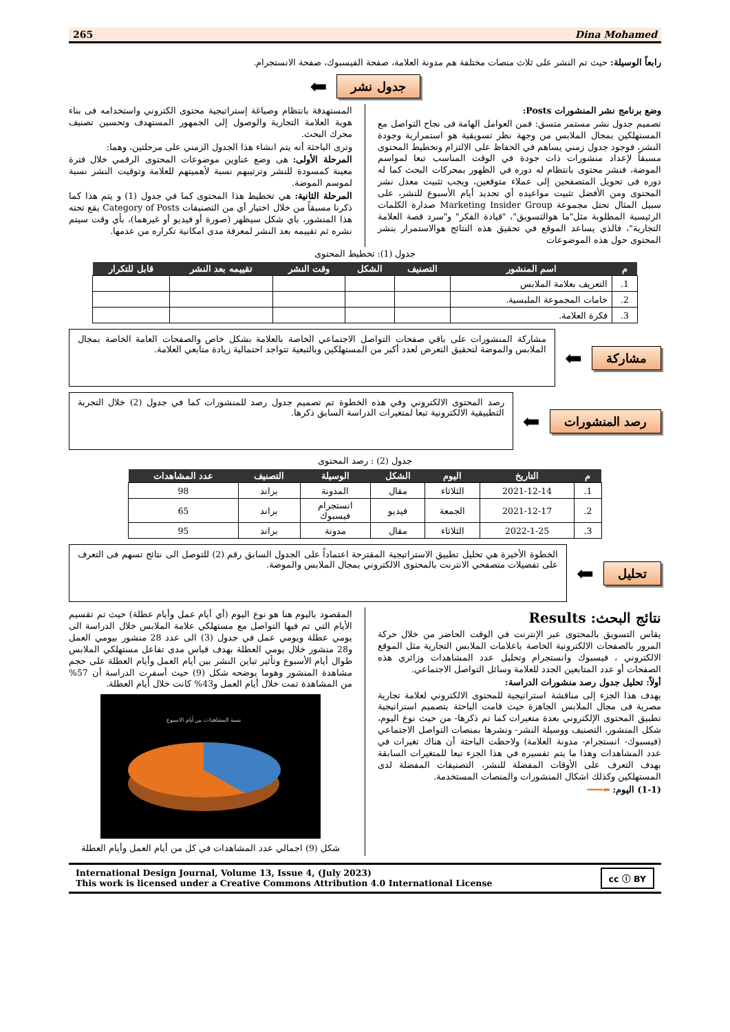265 Dina Mohamed
رابعاً الوسيلة: حيث تم النشر على ثلاث منصات مختلفة هم مدونة العلامة، صفحة الفيسبوك، صفحة الانستجرام.
جدول نشر ⬅
وضع برنامج نشر المنشورات Posts:
تصميم جدول نشر مستمر متسق: فمن العوامل الهامة فى نجاح التواصل مع المستهلكين بمجال الملابس من وجهة نظر تسويقية هو استمرارية وجودة النشر، فوجود جدول زمني يساهم في الحفاظ على الالتزام وتخطيط المحتوى مسبقاً لإعداد منشورات ذات جودة في الوقت المناسب تبعا لمواسم الموضة، فنشر محتوى بانتظام له دوره في الظهور بمحركات البحث كما له دوره فى تحويل المتصفحين إلى عملاء متوقعين، ويجب تثبيت معدل نشر المحتوى ومن الأفضل تثبيت مواعيده أي تحديد أيام الأسبوع للنشر، على سبيل المثال تحتل مجموعة Marketing Insider Group صدارة الكلمات الرئيسية المطلوبة مثل"ما هوالتسويق"، "قيادة الفكر" و"سرد قصة العلامة التجارية"، فالذي يساعد الموقع في تحقيق هذه النتائج هوالاستمرار بنشر المحتوى حول هذه الموضوعات
المستهدفة بانتظام وصياغة إستراتيجية محتوى الكتروني واستخدامه فى بناء هوية العلامة التجارية والوصول إلى الجمهور المستهدف وتحسين تصنيف محرك البحث.
وترى الباحثة أنه يتم انشاء هذا الجدول الزمني على مرحلتين، وهما:
المرحلة الأولى: هى وضع عناوين موضوعات المحتوى الرقمي خلال فترة معينة كمسودة للنشر وترتيبهم نسبة لأهميتهم للعلامة وتوقيت النشر نسبة لموسم الموضة.
المرحلة الثانية: هي تخطيط هذا المحتوى كما في جدول (1) و يتم هذا كما ذكرنا مسبقاً من خلال اختيار أي من التصنيفات Category of Posts يقع تحته هذا المنشور، باي شكل سيظهر (صورة أو فيديو أو غيرهما)، بأي وقت سيتم نشره ثم تقييمه بعد النشر لمعرفة مدى امكانية تكراره من عدمها.
جدول (1): تخطيط المحتوى
| م | اسم المنشور | التصنيف | الشكل | وقت النشر | تقييمه بعد النشر | قابل للتكرار |
| --- | --- | --- | --- | --- | --- | --- |
| 1. | التعريف بعلامة الملابس | | | | | |
| 2. | خامات المجموعة الملبسية. | | | | | |
| 3. | فكرة العلامة. | | | | | |
مشاركة ⬅
مشاركة المنشورات على باقي صفحات التواصل الاجتماعي الخاصة بالعلامة بشكل خاص والصفحات العامة الخاصة بمجال الملابس والموضة لتحقيق التعرض لعدد أكبر من المستهلكين وبالتبعية تتواجد احتمالية زيادة متابعي العلامة.
رصد المنشورات ⬅
رصد المحتوى الالكتروني وفي هذه الخطوة تم تصميم جدول رصد للمنشورات كما في جدول (2) خلال التجربة التطبيقية الالكترونية تبعا لمتغيرات الدراسة السابق ذكرها.
جدول (2) : رصد المحتوى
| م | التاريخ | اليوم | الشكل | الوسيلة | التصنيف | عدد المشاهدات |
| --- | --- | --- | --- | --- | --- | --- |
| 1. | 2021-12-14 | الثلاثاء | مقال | المدونة | براند | 98 |
| 2. | 2021-12-17 | الجمعة | فيديو | انستجرام فيسبوك | براند | 65 |
| 3. | 2022-1-25 | الثلاثاء | مقال | مدونة | براند | 95 |
تحليل ⬅
الخطوة الأخيرة هي تحليل تطبيق الاستراتيجية المقترحة اعتماداً على الجدول السابق رقم (2) للتوصل الى نتائج تسهم فى التعرف على تفضيلات متصفحي الانترنت بالمحتوى الالكتروني بمجال الملابس والموضة.
نتائج البحث: Results
يقاس التسويق بالمحتوى عبر الإنترنت في الوقت الحاضر من خلال حركة المرور بالصفحات الالكترونية الخاصة باعلامات الملابس التجارية مثل الموقع الالكتروني ، فيسبوك وانستجرام وتحليل عدد المشاهدات وزائري هذه الصفحات أو عدد المتابعين الجدد للعلامة وسائل التواصل الاجتماعي.
أولاً: تحليل جدول رصد منشورات الدراسة:
يهدف هذا الجزء إلى مناقشة استراتيجية للمحتوى الالكتروني لعلامة تجارية مصرية فى مجال الملابس الجاهزة حيث قامت الباحثة بتصميم استراتيجية تطبيق المحتوى الإلكتروني بعدة متغيرات كما تم ذكرها- من حيث نوع اليوم، شكل المنشور، التصنيف ووسيلة النشر- ونشرها بمنصات التواصل الاجتماعي (فيسبوك- انستجرام- مدونة العلامة) ولاحظت الباحثة أن هناك تغيرات في عدد المشاهدات وهذا ما يتم تفسيره في هذا الجزء تبعا للمتغيرات السابقة بهدف التعرف على الأوقات المفضلة للنشر، التصنيفات المفضلة لدى المستهلكين وكذلك اشكال المنشورات والمنصات المستخدمة.
(1-1) اليوم: ⬅━━━
المقصود باليوم هنا هو نوع اليوم (أي أيام عمل وأيام عطلة) حيث تم تقسيم الأيام التي تم فيها التواصل مع مستهلكي علامة الملابس خلال الدراسة الى يومي عطلة ويومي عمل في جدول (3) الى عدد 28 منشور بيومي العمل و28 منشور خلال يومي العطلة بهدف قياس مدى تفاعل مستهلكي الملابس طوال أيام الأسبوع وتأثير تباين النشر بين أيام العمل وأيام العطلة على حجم مشاهدة المنشور وهوما يوضحه شكل (9) حيث أسفرت الدراسة أن 57% من المشاهدة تمت خلال أيام العمل و43% كانت خلال أيام العطلة.
نسبة المشاهدات بين أيام الاسبوع
شكل (9) اجمالي عدد المشاهدات في كل من أيام العمل وأيام العطلة
International Design Journal, Volume 13, Issue 4, (July 2023)
This work is licensed under a Creative Commons Attribution 4.0 International License
cc ⓘ BY